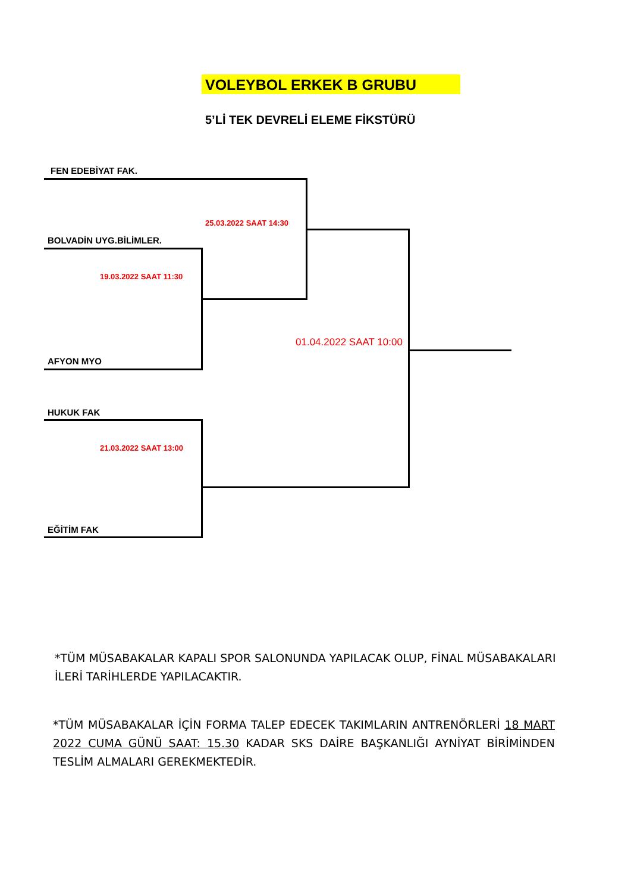VOLEYBOL ERKEK B GRUBU
5’Lİ TEK DEVRELİ ELEME FİKSTÜRÜ
FEN EDEBİYAT FAK.
25.03.2022 SAAT 14:30
BOLVADİN UYG.BİLİMLER.
19.03.2022 SAAT 11:30
01.04.2022 SAAT 10:00
AFYON MYO
HUKUK FAK
21.03.2022 SAAT 13:00
EĞİTİM FAK
*TÜM MÜSABAKALAR KAPALI SPOR SALONUNDA YAPILACAK OLUP, FİNAL MÜSABAKALARI İLERİ TARİHLERDE YAPILACAKTIR.
*TÜM MÜSABAKALAR İÇİN FORMA TALEP EDECEK TAKIMLARIN ANTRENÖRLERİ 18 MART 2022 CUMA GÜNÜ SAAT: 15.30 KADAR SKS DAİRE BAŞKANLIĞI AYNİYAT BİRİMİNDEN TESLİM ALMALARI GEREKMEKTEDİR.